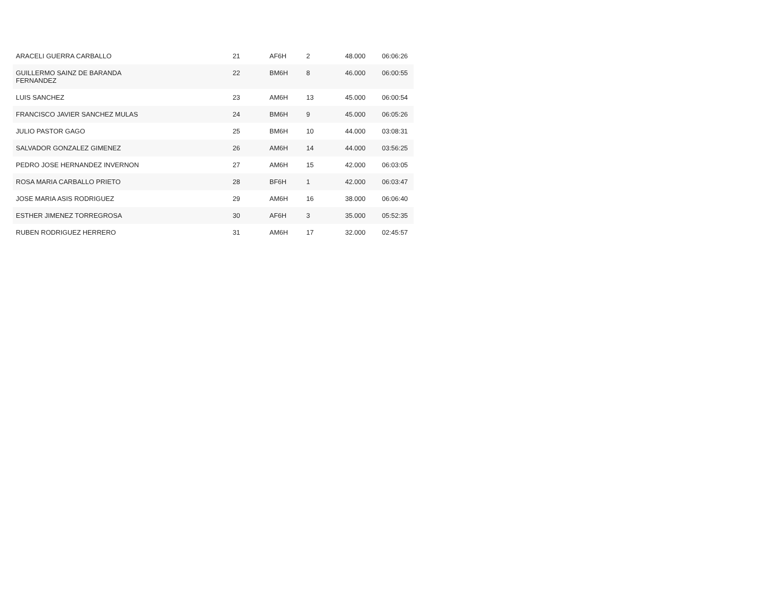| ARACELI GUERRA CARBALLO | 21 | AF6H | 2 | 48.000 | 06:06:26 |
| GUILLERMO SAINZ DE BARANDA FERNANDEZ | 22 | BM6H | 8 | 46.000 | 06:00:55 |
| LUIS SANCHEZ | 23 | AM6H | 13 | 45.000 | 06:00:54 |
| FRANCISCO JAVIER SANCHEZ MULAS | 24 | BM6H | 9 | 45.000 | 06:05:26 |
| JULIO PASTOR GAGO | 25 | BM6H | 10 | 44.000 | 03:08:31 |
| SALVADOR GONZALEZ GIMENEZ | 26 | AM6H | 14 | 44.000 | 03:56:25 |
| PEDRO JOSE HERNANDEZ INVERNON | 27 | AM6H | 15 | 42.000 | 06:03:05 |
| ROSA MARIA CARBALLO PRIETO | 28 | BF6H | 1 | 42.000 | 06:03:47 |
| JOSE MARIA ASIS RODRIGUEZ | 29 | AM6H | 16 | 38.000 | 06:06:40 |
| ESTHER JIMENEZ TORREGROSA | 30 | AF6H | 3 | 35.000 | 05:52:35 |
| RUBEN RODRIGUEZ HERRERO | 31 | AM6H | 17 | 32.000 | 02:45:57 |